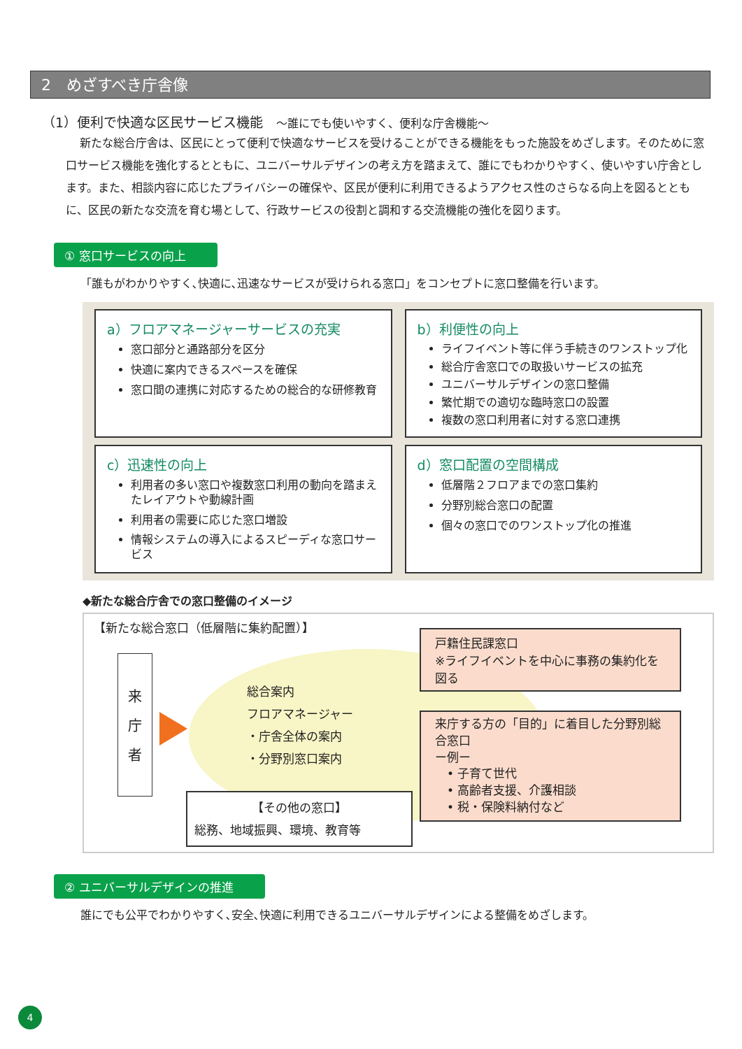2　めざすべき庁舎像
（1）便利で快適な区民サービス機能　～誰にでも使いやすく、便利な庁舎機能～
新たな総合庁舎は、区民にとって便利で快適なサービスを受けることができる機能をもった施設をめざします。そのために窓口サービス機能を強化するとともに、ユニバーサルデザインの考え方を踏まえて、誰にでもわかりやすく、使いやすい庁舎とします。また、相談内容に応じたプライバシーの確保や、区民が便利に利用できるようアクセス性のさらなる向上を図るとともに、区民の新たな交流を育む場として、行政サービスの役割と調和する交流機能の強化を図ります。
① 窓口サービスの向上
「誰もがわかりやすく､快適に､迅速なサービスが受けられる窓口」をコンセプトに窓口整備を行います。
a）フロアマネージャーサービスの充実
窓口部分と通路部分を区分
快適に案内できるスペースを確保
窓口間の連携に対応するための総合的な研修教育
b）利便性の向上
ライフイベント等に伴う手続きのワンストップ化
総合庁舎窓口での取扱いサービスの拡充
ユニバーサルデザインの窓口整備
繁忙期での適切な臨時窓口の設置
複数の窓口利用者に対する窓口連携
c）迅速性の向上
利用者の多い窓口や複数窓口利用の動向を踏まえたレイアウトや動線計画
利用者の需要に応じた窓口増設
情報システムの導入によるスピーディな窓口サービス
d）窓口配置の空間構成
低層階２フロアまでの窓口集約
分野別総合窓口の配置
個々の窓口でのワンストップ化の推進
◆新たな総合庁舎での窓口整備のイメージ
【新たな総合窓口（低層階に集約配置）】
来
庁
者
総合案内
フロアマネージャー
・庁舎全体の案内
・分野別窓口案内
【その他の窓口】
総務、地域振興、環境、教育等
戸籍住民課窓口
※ライフイベントを中心に事務の集約化を図る
来庁する方の「目的」に着目した分野別総合窓口
ー例ー
　• 子育て世代
　• 高齢者支援、介護相談
　• 税・保険料納付など
② ユニバーサルデザインの推進
誰にでも公平でわかりやすく､安全､快適に利用できるユニバーサルデザインによる整備をめざします。
4